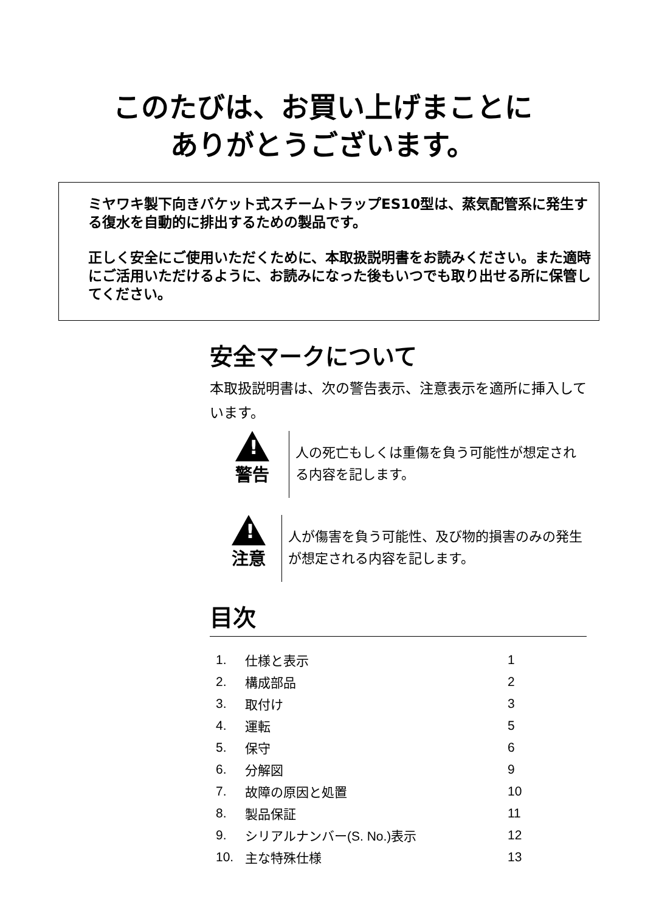このたびは、お買い上げまことに
ありがとうございます。
ミヤワキ製下向きバケット式スチームトラップES10型は、蒸気配管系に発生する復水を自動的に排出するための製品です。
正しく安全にご使用いただくために、本取扱説明書をお読みください。また適時にご活用いただけるように、お読みになった後もいつでも取り出せる所に保管してください。
安全マークについて
本取扱説明書は、次の警告表示、注意表示を適所に挿入しています。
!
警告
人の死亡もしくは重傷を負う可能性が想定される内容を記します。
!
注意
人が傷害を負う可能性、及び物的損害のみの発生が想定される内容を記します。
目次
| 1. | 仕様と表示 | 1 |
| 2. | 構成部品 | 2 |
| 3. | 取付け | 3 |
| 4. | 運転 | 5 |
| 5. | 保守 | 6 |
| 6. | 分解図 | 9 |
| 7. | 故障の原因と処置 | 10 |
| 8. | 製品保証 | 11 |
| 9. | シリアルナンバー(S. No.)表示 | 12 |
| 10. | 主な特殊仕様 | 13 |